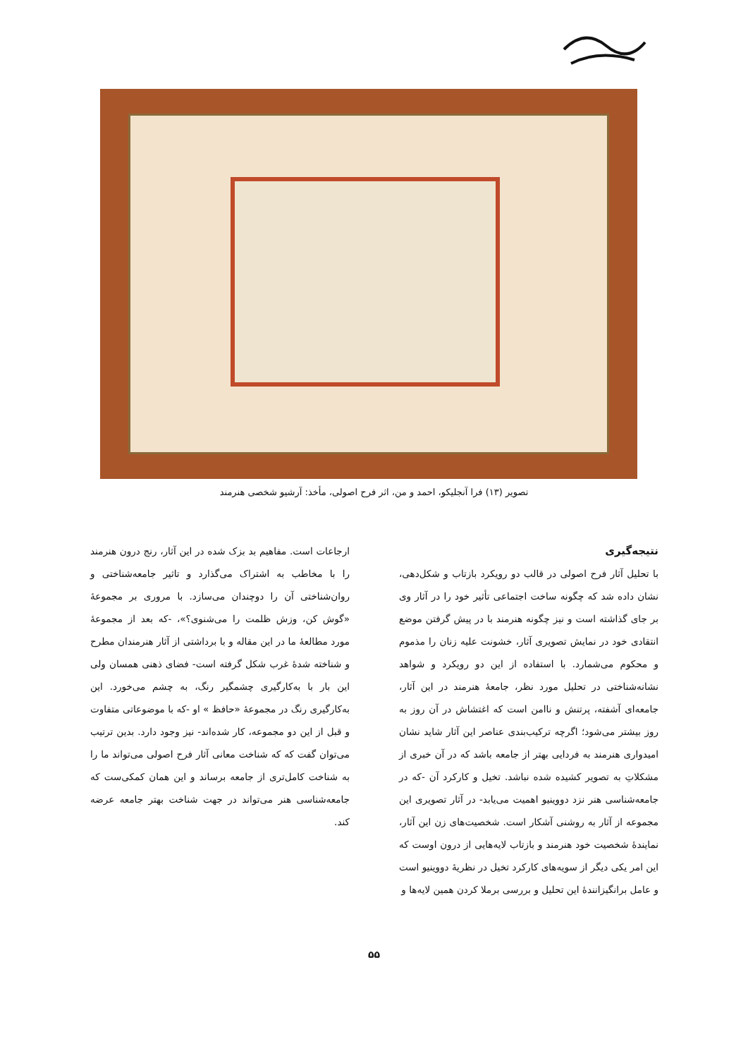تصویر (۱۳) فرا آنجلیکو، احمد و من، اثر فرح اصولی، مأخذ: آرشیو شخصی هنرمند
نتیجه‌گیری
با تحلیل آثار فرح اصولی در قالب دو رویکرد بازتاب و شکل‌دهی، نشان داده شد که چگونه ساخت اجتماعی تأثیر خود را در آثار وی بر جای گذاشته است و نیز چگونه هنرمند با در پیش گرفتن موضع انتقادی خود در نمایش تصویری آثار، خشونت علیه زنان را مذموم و محکوم می‌شمارد. با استفاده از این دو رویکرد و شواهد نشانه‌شناختی در تحلیل مورد نظر، جامعهٔ هنرمند در این آثار، جامعه‌ای آشفته، پرتنش و ناامن است که اغتشاش در آن روز به روز بیشتر می‌شود؛ اگرچه ترکیب‌بندی عناصر این آثار شاید نشان امیدواری هنرمند به فردایی بهتر از جامعه باشد که در آن خبری از مشکلاتِ به تصویر کشیده شده نباشد. تخیل و کارکرد آن -که در جامعه‌شناسی هنر نزد دووینیو اهمیت می‌یابد- در آثار تصویری این مجموعه از آثار به روشنی آشکار است. شخصیت‌های زن این آثار، نمایندهٔ شخصیت خود هنرمند و بازتاب لایه‌هایی از درون اوست که این امر یکی دیگر از سویه‌های کارکرد تخیل در نظریهٔ دووینیو است و عامل برانگیزانندهٔ این تحلیل و بررسی برملا کردن همین لایه‌ها و
ارجاعات است. مفاهیم بد بزک شده در این آثار، رنج درون هنرمند را با مخاطب به اشتراک می‌گذارد و تاثیر جامعه‌شناختی و روان‌شناختی آن را دوچندان می‌سازد. با مروری بر مجموعهٔ «گوش کن، وزش ظلمت را می‌شنوی؟»، -که بعد از مجموعهٔ مورد مطالعهٔ ما در این مقاله و با برداشتی از آثار هنرمندان مطرح و شناخته شدهٔ غرب شکل گرفته است- فضای ذهنی همسان ولی این بار با به‌کارگیری چشمگیر رنگ، به چشم می‌خورد. این به‌کارگیری رنگ در مجموعهٔ «حافظ » او -که با موضوعاتی متفاوت و قبل از این دو مجموعه، کار شده‌اند- نیز وجود دارد. بدین ترتیب می‌توان گفت که که شناخت معانی آثار فرح اصولی می‌تواند ما را به شناخت کامل‌تری از جامعه برساند و این همان کمکی‌ست که جامعه‌شناسی هنر می‌تواند در جهت شناخت بهتر جامعه عرضه کند.
۵۵